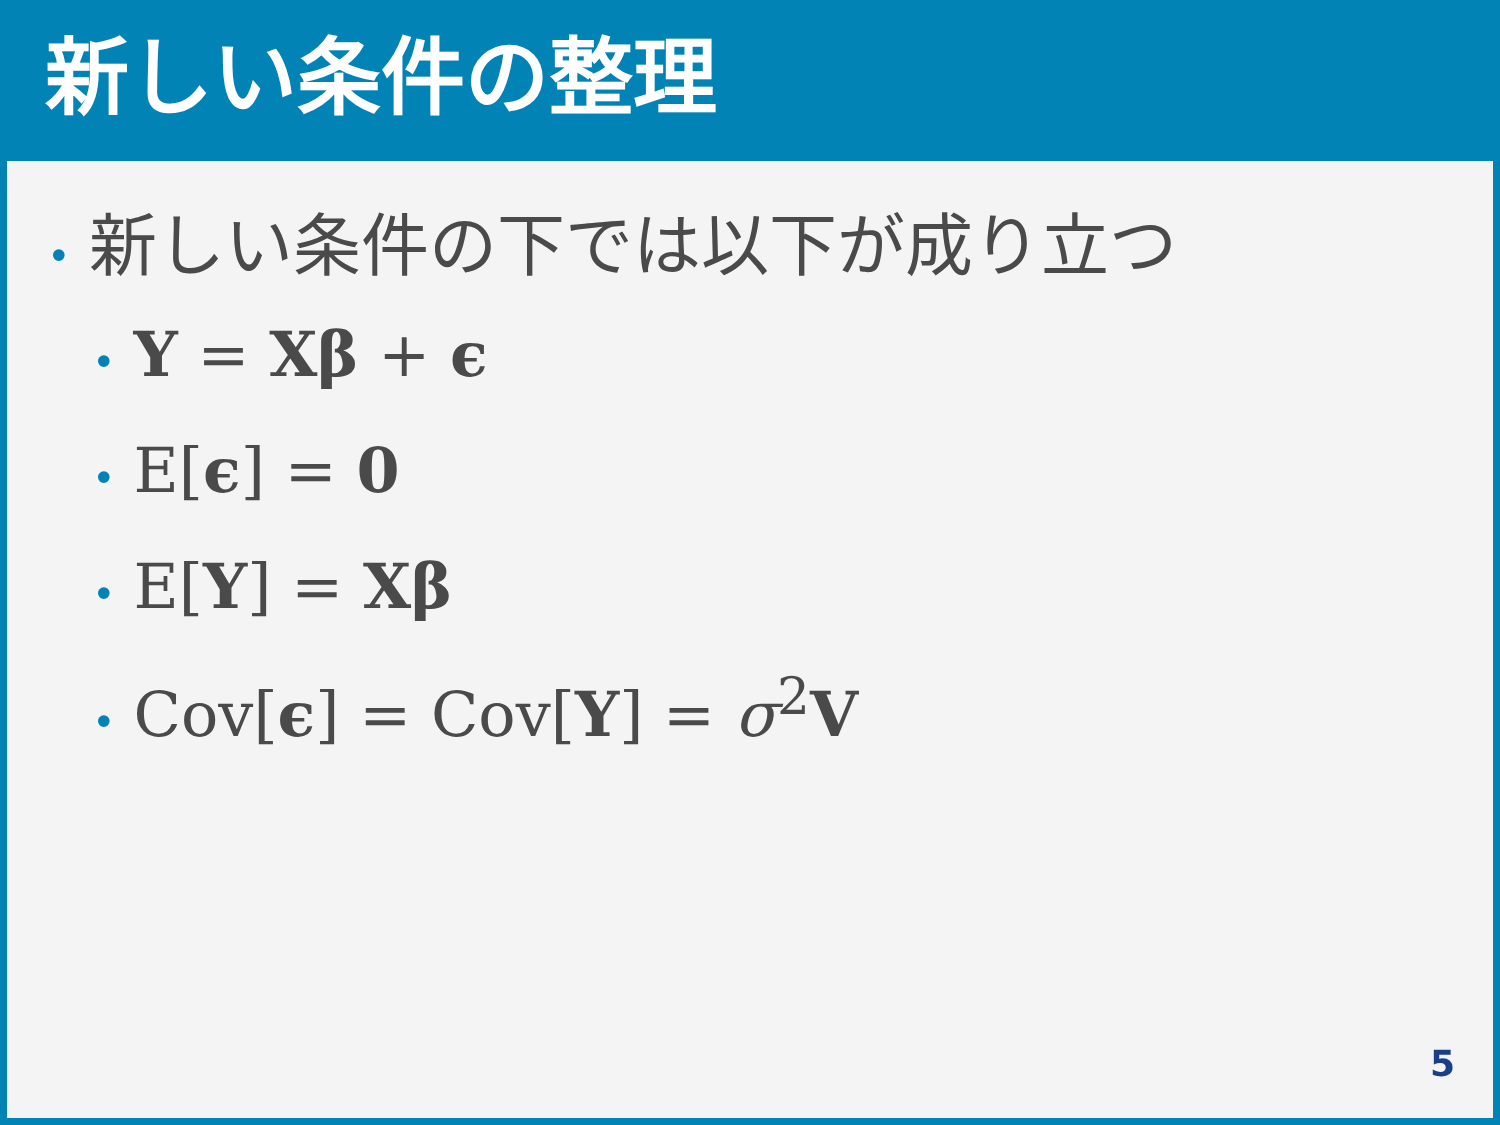新しい条件の整理
• 新しい条件の下では以下が成り立つ
• Y = Xβ + ϵ
• E[ϵ] = 0
• E[Y] = Xβ
• Cov[ϵ] = Cov[Y] = σ<sup>2</sup>V
5